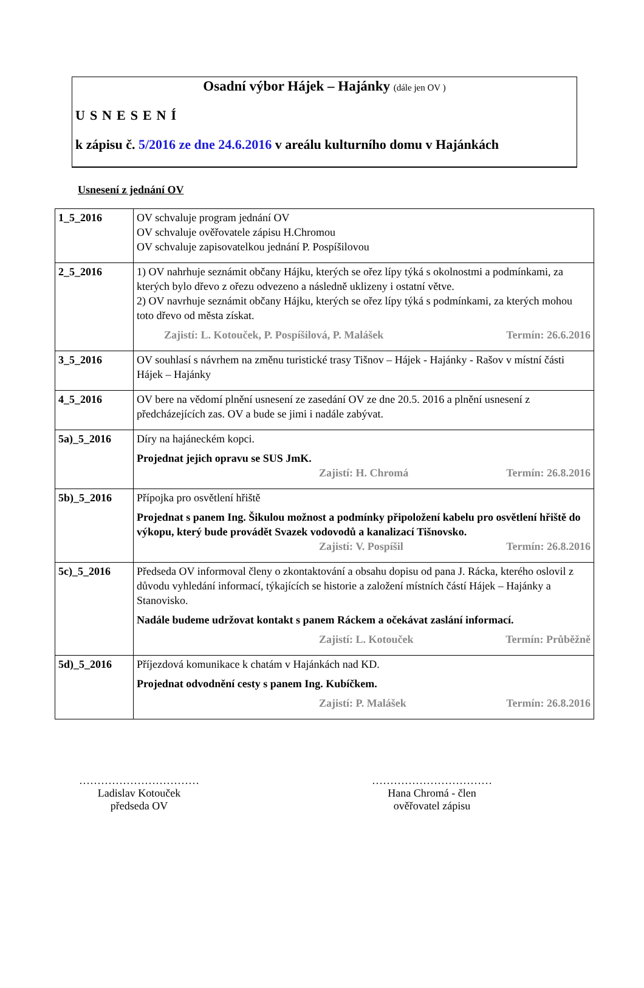Osadní výbor Hájek – Hajánky (dále jen OV )
USNESENÍ
k zápisu č. 5/2016 ze dne 24.6.2016 v areálu kulturního domu v Hajánkách
Usnesení z jednání OV
| 1_5_2016 | OV schvaluje program jednání OV OV schvaluje ověřovatele zápisu H.Chromou OV schvaluje zapisovatelkou jednání P. Pospíšilovou |
| 2_5_2016 | 1) OV nahrhuje seznámit občany Hájku, kterých se ořez lípy týká s okolnostmi a podmínkami, za kterých bylo dřevo z ořezu odvezeno a následně uklizeny i ostatní větve. 2) OV navrhuje seznámit občany Hájku, kterých se ořez lípy týká s podmínkami, za kterých mohou toto dřevo od města získat. Zajistí: L. Kotouček, P. Pospíšilová, P. Malášek Termín: 26.6.2016 |
| 3_5_2016 | OV souhlasí s návrhem na změnu turistické trasy Tišnov – Hájek - Hajánky - Rašov v místní části Hájek – Hajánky |
| 4_5_2016 | OV bere na vědomí plnění usnesení ze zasedání OV ze dne 20.5. 2016 a plnění usnesení z předcházejících zas. OV a bude se jimi i nadále zabývat. |
| 5a)_5_2016 | Díry na hajáneckém kopci. Projednat jejich opravu se SUS JmK. Zajistí: H. Chromá Termín: 26.8.2016 |
| 5b)_5_2016 | Přípojka pro osvětlení hřiště Projednat s panem Ing. Šikulou možnost a podmínky připoložení kabelu pro osvětlení hřiště do výkopu, který bude provádět Svazek vodovodů a kanalizací Tišnovsko. Zajistí: V. Pospíšil Termín: 26.8.2016 |
| 5c)_5_2016 | Předseda OV informoval členy o zkontaktování a obsahu dopisu od pana J. Rácka, kterého oslovil z důvodu vyhledání informací, týkajících se historie a založení místních částí Hájek – Hajánky a Stanovisko. Nadále budeme udržovat kontakt s panem Ráckem a očekávat zaslání informací. Zajistí: L. Kotouček Termín: Průběžně |
| 5d)_5_2016 | Příjezdová komunikace k chatám v Hajánkách nad KD. Projednat odvodnění cesty s panem Ing. Kubíčkem. Zajistí: P. Malášek Termín: 26.8.2016 |
……………………………
Ladislav Kotouček
předseda OV
……………………………
Hana Chromá - člen
ověřovatel zápisu